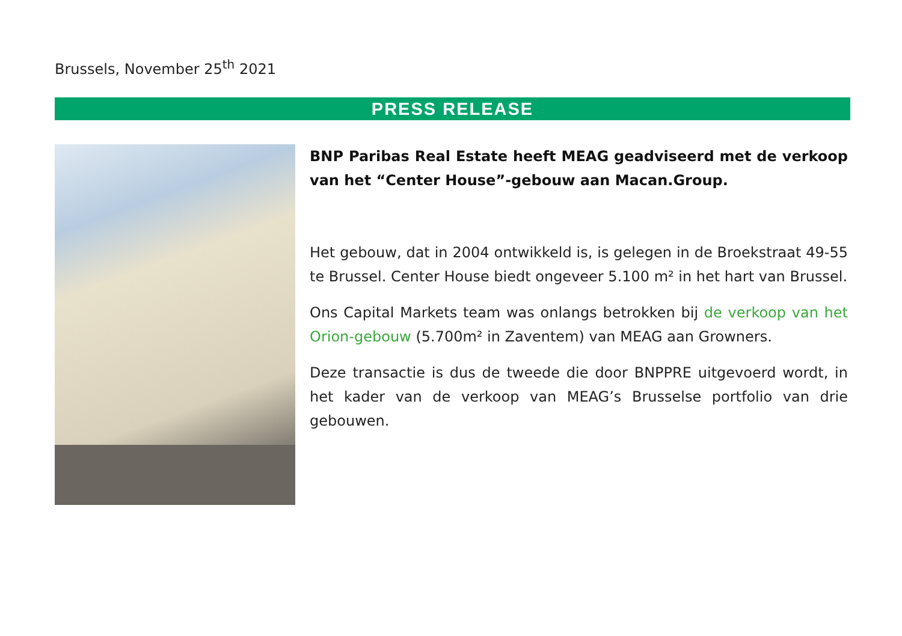Brussels, November 25<sup>th</sup> 2021
PRESS RELEASE
BNP Paribas Real Estate heeft MEAG geadviseerd met de verkoop van het “Center House”-gebouw aan Macan.Group.
Het gebouw, dat in 2004 ontwikkeld is, is gelegen in de Broekstraat 49-55 te Brussel. Center House biedt ongeveer 5.100 m² in het hart van Brussel.
Ons Capital Markets team was onlangs betrokken bij de verkoop van het Orion-gebouw (5.700m² in Zaventem) van MEAG aan Growners.
Deze transactie is dus de tweede die door BNPPRE uitgevoerd wordt, in het kader van de verkoop van MEAG’s Brusselse portfolio van drie gebouwen.